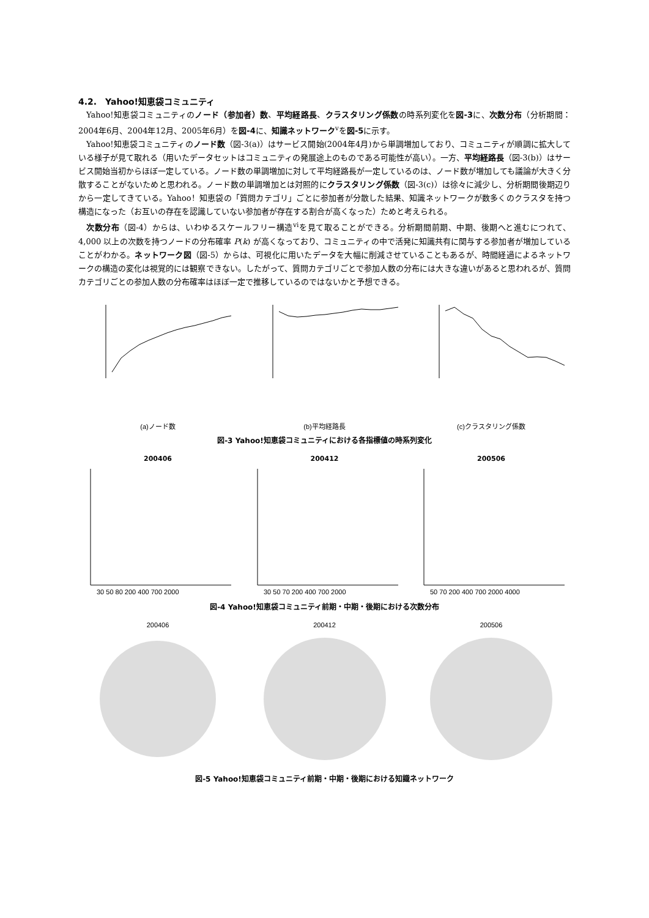4.2.　Yahoo!知恵袋コミュニティ
Yahoo!知恵袋コミュニティのノード（参加者）数、平均経路長、クラスタリング係数の時系列変化を図-3に、次数分布（分析期間：2004年6月、2004年12月、2005年6月）を図-4に、知識ネットワーク<sup>v</sup>を図-5に示す。
Yahoo!知恵袋コミュニティのノード数（図-3(a)）はサービス開始(2004年4月)から単調増加しており、コミュニティが順調に拡大している様子が見て取れる（用いたデータセットはコミュニティの発展途上のものである可能性が高い）。一方、平均経路長（図-3(b)）はサービス開始当初からほぼ一定している。ノード数の単調増加に対して平均経路長が一定しているのは、ノード数が増加しても議論が大きく分散することがないためと思われる。ノード数の単調増加とは対照的にクラスタリング係数（図-3(c)）は徐々に減少し、分析期間後期辺りから一定してきている。Yahoo！知恵袋の「質問カテゴリ」ごとに参加者が分散した結果、知識ネットワークが数多くのクラスタを持つ構造になった（お互いの存在を認識していない参加者が存在する割合が高くなった）ためと考えられる。
次数分布（図-4）からは、いわゆるスケールフリー構造<sup>vi</sup>を見て取ることができる。分析期間前期、中期、後期へと進むにつれて、4,000 以上の次数を持つノードの分布確率 P(k) が高くなっており、コミュニティの中で活発に知識共有に関与する参加者が増加していることがわかる。ネットワーク図（図-5）からは、可視化に用いたデータを大幅に削減させていることもあるが、時間経過によるネットワークの構造の変化は視覚的には観察できない。したがって、質問カテゴリごとで参加人数の分布には大きな違いがあると思われるが、質問カテゴリごとの参加人数の分布確率はほぼ一定で推移しているのではないかと予想できる。
(a)ノード数 (b)平均経路長 (c)クラスタリング係数
図-3 Yahoo!知恵袋コミュニティにおける各指標値の時系列変化
200406
30 50 80 200 400 700 2000
200412
30 50 70 200 400 700 2000
200506
50 70 200 400 700 2000 4000
図-4 Yahoo!知恵袋コミュニティ前期・中期・後期における次数分布
200406 200412 200506
図-5 Yahoo!知恵袋コミュニティ前期・中期・後期における知識ネットワーク